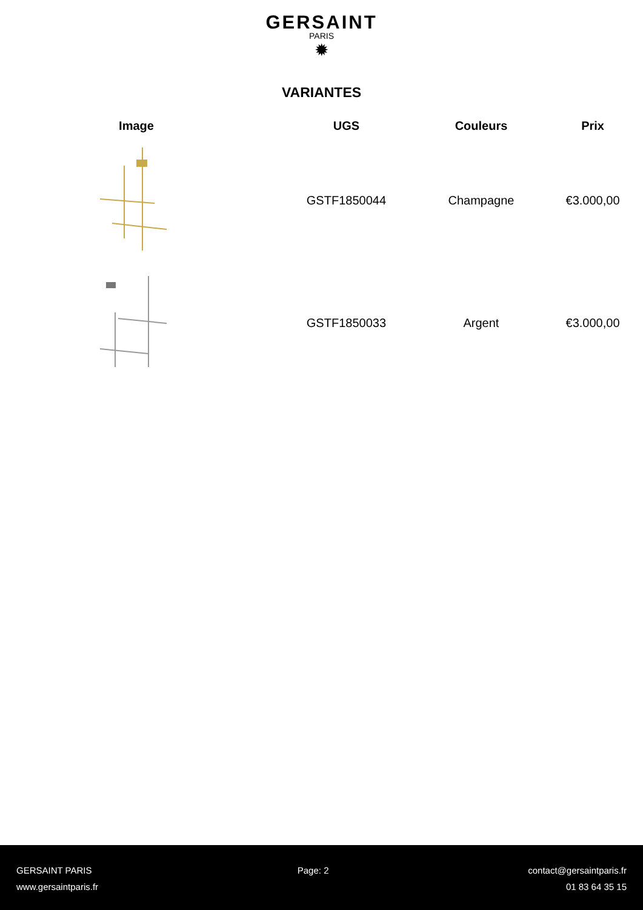GERSAINT
PARIS
✹
VARIANTES
| Image | UGS | Couleurs | Prix |
| --- | --- | --- | --- |
| | GSTF1850044 | Champagne | €3.000,00 |
| | GSTF1850033 | Argent | €3.000,00 |
GERSAINT PARIS
www.gersaintparis.fr
Page: 2 contact@gersaintparis.fr
01 83 64 35 15